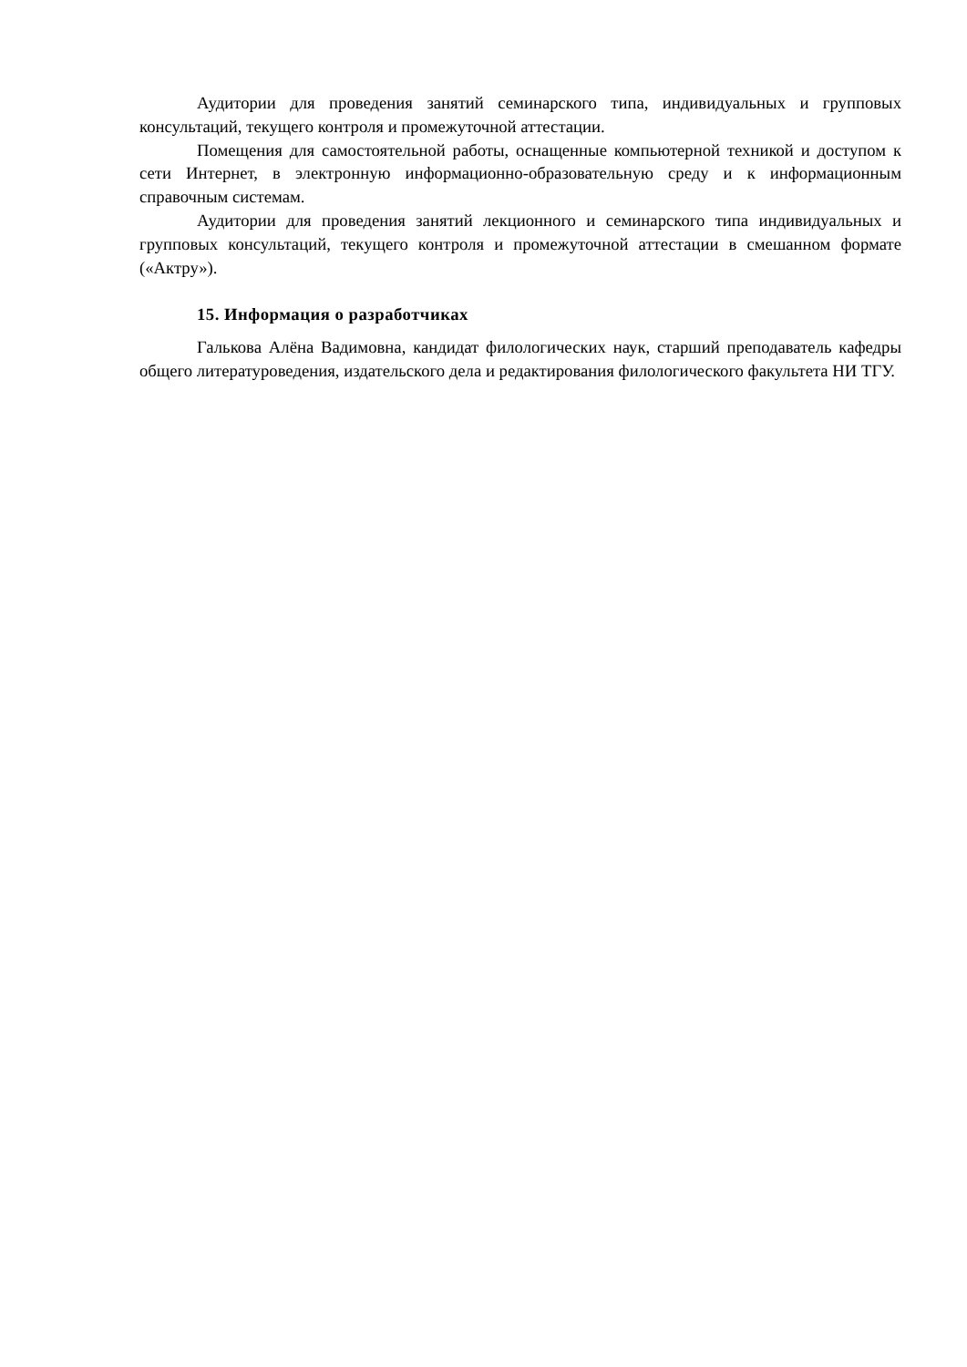Аудитории для проведения занятий семинарского типа, индивидуальных и групповых консультаций, текущего контроля и промежуточной аттестации.
Помещения для самостоятельной работы, оснащенные компьютерной техникой и доступом к сети Интернет, в электронную информационно-образовательную среду и к информационным справочным системам.
Аудитории для проведения занятий лекционного и семинарского типа индивидуальных и групповых консультаций, текущего контроля и промежуточной аттестации в смешанном формате («Актру»).
15. Информация о разработчиках
Галькова Алёна Вадимовна, кандидат филологических наук, старший преподаватель кафедры общего литературоведения, издательского дела и редактирования филологического факультета НИ ТГУ.